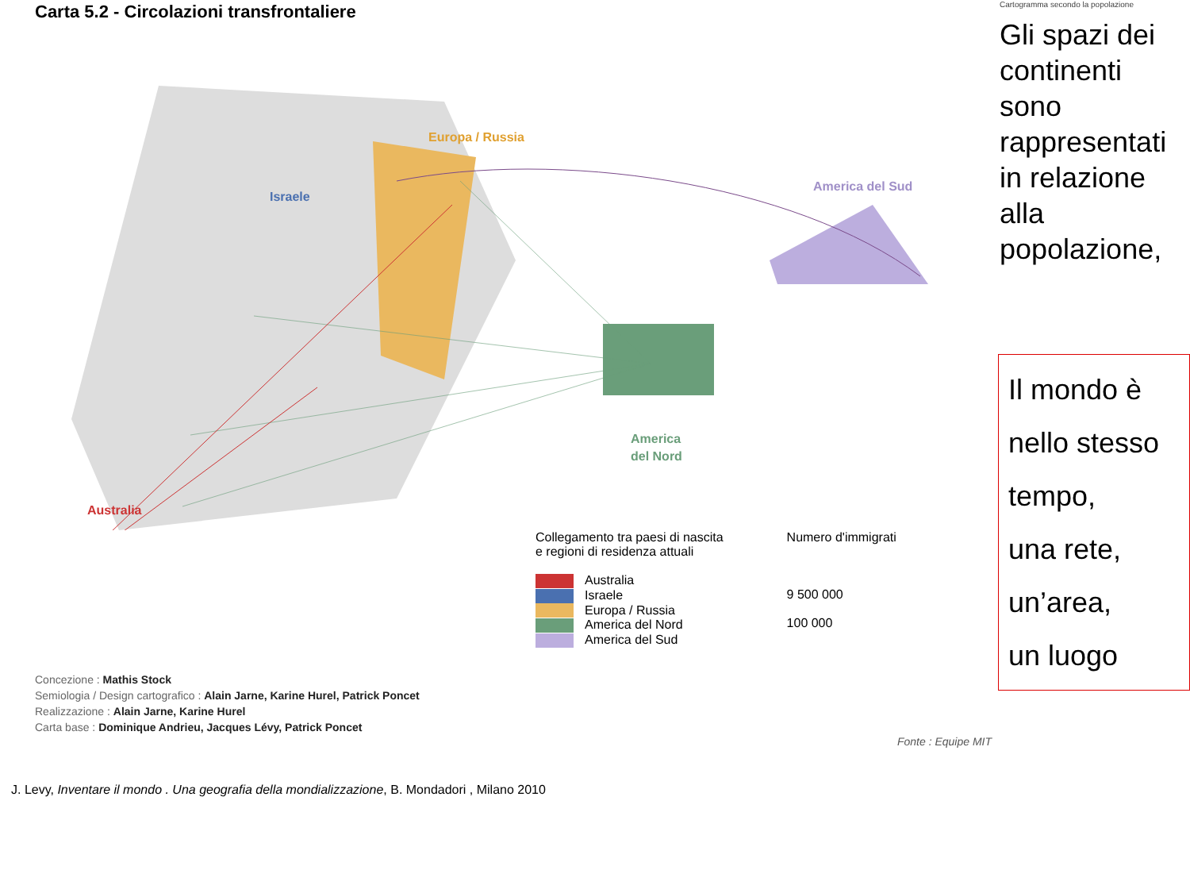Carta 5.2 - Circolazioni transfrontaliere
Europa / Russia
Israele
America del Sud
America
del Nord
Australia
Collegamento tra paesi di nascita
e regioni di residenza attuali
Australia
Israele
Europa / Russia
America del Nord
America del Sud
Numero d'immigrati
9 500 000
100 000
Concezione : Mathis Stock
Semiologia / Design cartografico : Alain Jarne, Karine Hurel, Patrick Poncet
Realizzazione : Alain Jarne, Karine Hurel
Carta base : Dominique Andrieu, Jacques Lévy, Patrick Poncet
Fonte : Equipe MIT
J. Levy, Inventare il mondo . Una geografia della mondializzazione, B. Mondadori , Milano 2010
Cartogramma secondo la popolazione
Gli spazi dei continenti sono rappresentati in relazione alla popolazione,
Il mondo è
nello stesso
tempo,
una rete,
un’area,
un luogo